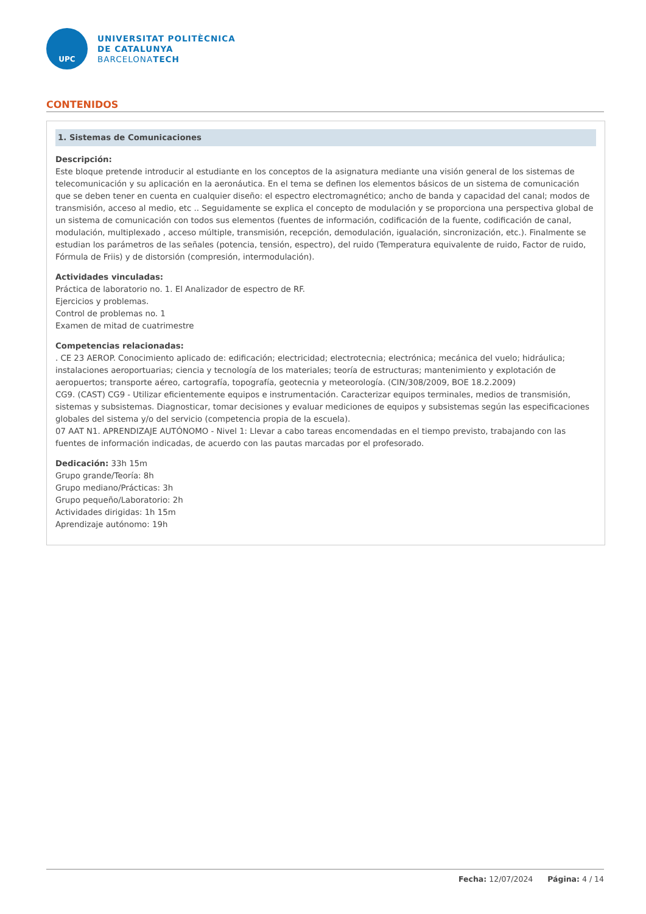UPC
UNIVERSITAT POLITÈCNICA
DE CATALUNYA
BARCELONATECH
CONTENIDOS
1. Sistemas de Comunicaciones
Descripción:
Este bloque pretende introducir al estudiante en los conceptos de la asignatura mediante una visión general de los sistemas de telecomunicación y su aplicación en la aeronáutica. En el tema se definen los elementos básicos de un sistema de comunicación que se deben tener en cuenta en cualquier diseño: el espectro electromagnético; ancho de banda y capacidad del canal; modos de transmisión, acceso al medio, etc .. Seguidamente se explica el concepto de modulación y se proporciona una perspectiva global de un sistema de comunicación con todos sus elementos (fuentes de información, codificación de la fuente, codificación de canal, modulación, multiplexado , acceso múltiple, transmisión, recepción, demodulación, igualación, sincronización, etc.). Finalmente se estudian los parámetros de las señales (potencia, tensión, espectro), del ruido (Temperatura equivalente de ruido, Factor de ruido, Fórmula de Friis) y de distorsión (compresión, intermodulación).
Actividades vinculadas:
Práctica de laboratorio no. 1. El Analizador de espectro de RF.
Ejercicios y problemas.
Control de problemas no. 1
Examen de mitad de cuatrimestre
Competencias relacionadas:
. CE 23 AEROP. Conocimiento aplicado de: edificación; electricidad; electrotecnia; electrónica; mecánica del vuelo; hidráulica; instalaciones aeroportuarias; ciencia y tecnología de los materiales; teoría de estructuras; mantenimiento y explotación de aeropuertos; transporte aéreo, cartografía, topografía, geotecnia y meteorología. (CIN/308/2009, BOE 18.2.2009)
CG9. (CAST) CG9 - Utilizar eficientemente equipos e instrumentación. Caracterizar equipos terminales, medios de transmisión, sistemas y subsistemas. Diagnosticar, tomar decisiones y evaluar mediciones de equipos y subsistemas según las especificaciones globales del sistema y/o del servicio (competencia propia de la escuela).
07 AAT N1. APRENDIZAJE AUTÓNOMO - Nivel 1: Llevar a cabo tareas encomendadas en el tiempo previsto, trabajando con las fuentes de información indicadas, de acuerdo con las pautas marcadas por el profesorado.
Dedicación: 33h 15m
Grupo grande/Teoría: 8h
Grupo mediano/Prácticas: 3h
Grupo pequeño/Laboratorio: 2h
Actividades dirigidas: 1h 15m
Aprendizaje autónomo: 19h
Fecha: 12/07/2024 Página: 4 / 14